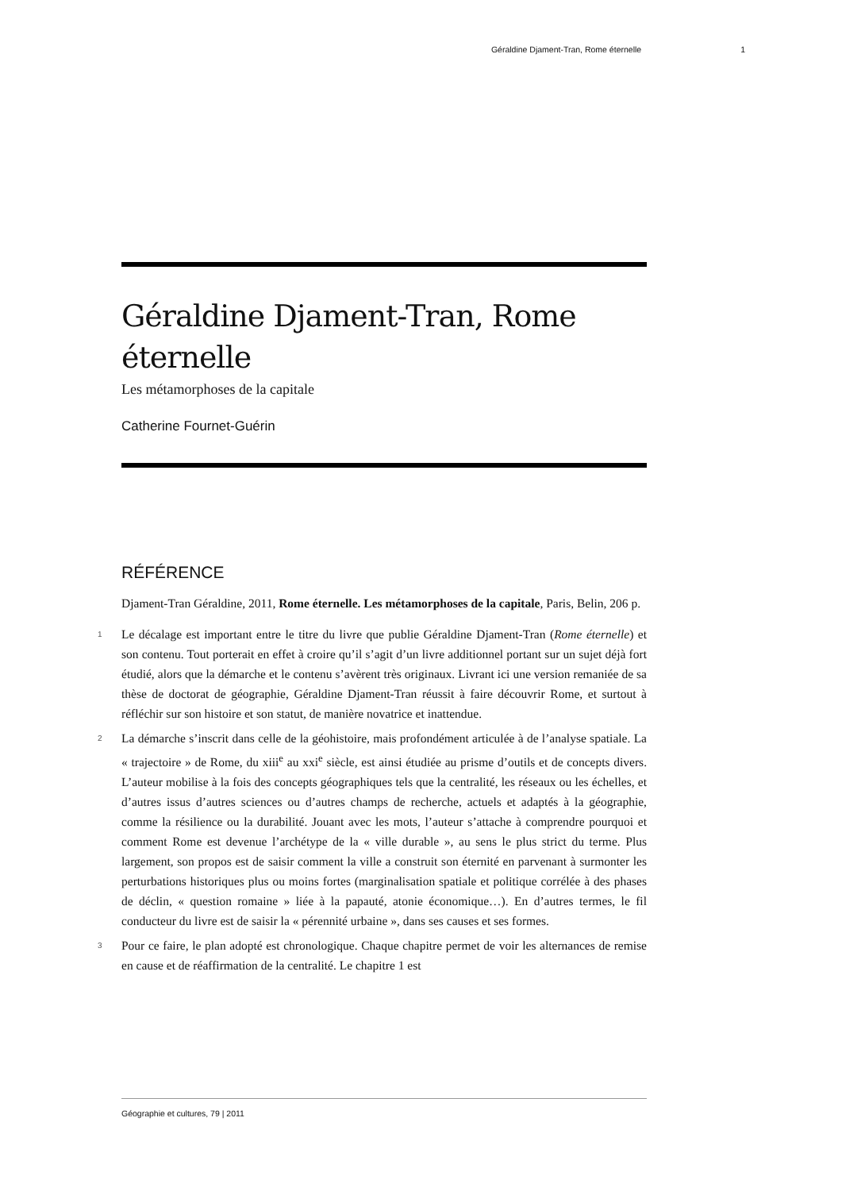Géraldine Djament-Tran, Rome éternelle 1
Géraldine Djament-Tran, Rome éternelle
Les métamorphoses de la capitale
Catherine Fournet-Guérin
RÉFÉRENCE
Djament-Tran Géraldine, 2011, Rome éternelle. Les métamorphoses de la capitale, Paris, Belin, 206 p.
1 Le décalage est important entre le titre du livre que publie Géraldine Djament-Tran (Rome éternelle) et son contenu. Tout porterait en effet à croire qu’il s’agit d’un livre additionnel portant sur un sujet déjà fort étudié, alors que la démarche et le contenu s’avèrent très originaux. Livrant ici une version remaniée de sa thèse de doctorat de géographie, Géraldine Djament-Tran réussit à faire découvrir Rome, et surtout à réfléchir sur son histoire et son statut, de manière novatrice et inattendue.
2 La démarche s’inscrit dans celle de la géohistoire, mais profondément articulée à de l’analyse spatiale. La « trajectoire » de Rome, du xiii<sup>e</sup> au xxi<sup>e</sup> siècle, est ainsi étudiée au prisme d’outils et de concepts divers. L’auteur mobilise à la fois des concepts géographiques tels que la centralité, les réseaux ou les échelles, et d’autres issus d’autres sciences ou d’autres champs de recherche, actuels et adaptés à la géographie, comme la résilience ou la durabilité. Jouant avec les mots, l’auteur s’attache à comprendre pourquoi et comment Rome est devenue l’archétype de la « ville durable », au sens le plus strict du terme. Plus largement, son propos est de saisir comment la ville a construit son éternité en parvenant à surmonter les perturbations historiques plus ou moins fortes (marginalisation spatiale et politique corrélée à des phases de déclin, « question romaine » liée à la papauté, atonie économique…). En d’autres termes, le fil conducteur du livre est de saisir la « pérennité urbaine », dans ses causes et ses formes.
3 Pour ce faire, le plan adopté est chronologique. Chaque chapitre permet de voir les alternances de remise en cause et de réaffirmation de la centralité. Le chapitre 1 est
Géographie et cultures, 79 | 2011